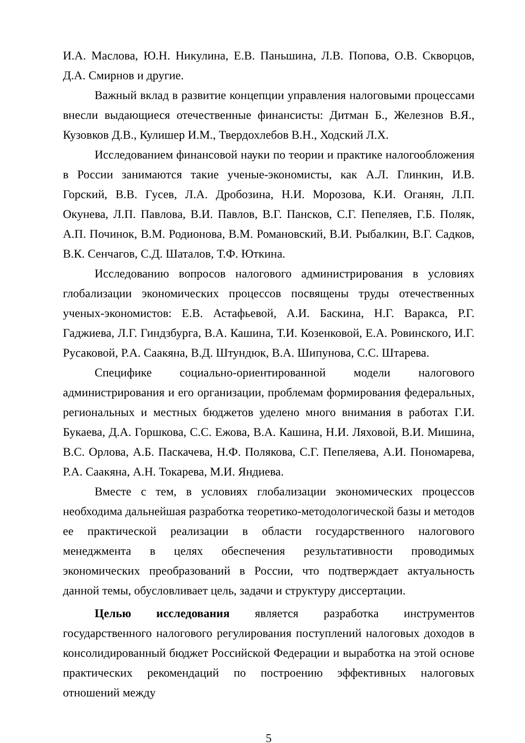И.А. Маслова, Ю.Н. Никулина, Е.В. Паньшина, Л.В. Попова, О.В. Скворцов, Д.А. Смирнов и другие.
Важный вклад в развитие концепции управления налоговыми процессами внесли выдающиеся отечественные финансисты: Дитман Б., Железнов В.Я., Кузовков Д.В., Кулишер И.М., Твердохлебов В.Н., Ходский Л.Х.
Исследованием финансовой науки по теории и практике налогообложения в России занимаются такие ученые-экономисты, как А.Л. Глинкин, И.В. Горский, В.В. Гусев, Л.А. Дробозина, Н.И. Морозова, К.И. Оганян, Л.П. Окунева, Л.П. Павлова, В.И. Павлов, В.Г. Пансков, С.Г. Пепеляев, Г.Б. Поляк, А.П. Починок, В.М. Родионова, В.М. Романовский, В.И. Рыбалкин, В.Г. Садков, В.К. Сенчагов, С.Д. Шаталов, Т.Ф. Юткина.
Исследованию вопросов налогового администрирования в условиях глобализации экономических процессов посвящены труды отечественных ученых-экономистов: Е.В. Астафьевой, А.И. Баскина, Н.Г. Варакса, Р.Г. Гаджиева, Л.Г. Гиндзбурга, В.А. Кашина, Т.И. Козенковой, Е.А. Ровинского, И.Г. Русаковой, Р.А. Саакяна, В.Д. Штундюк, В.А. Шипунова, С.С. Штарева.
Специфике социально-ориентированной модели налогового администрирования и его организации, проблемам формирования федеральных, региональных и местных бюджетов уделено много внимания в работах Г.И. Букаева, Д.А. Горшкова, С.С. Ежова, В.А. Кашина, Н.И. Ляховой, В.И. Мишина, В.С. Орлова, А.Б. Паскачева, Н.Ф. Полякова, С.Г. Пепеляева, А.И. Пономарева, Р.А. Саакяна, А.Н. Токарева, М.И. Яндиева.
Вместе с тем, в условиях глобализации экономических процессов необходима дальнейшая разработка теоретико-методологической базы и методов ее практической реализации в области государственного налогового менеджмента в целях обеспечения результативности проводимых экономических преобразований в России, что подтверждает актуальность данной темы, обусловливает цель, задачи и структуру диссертации.
Целью исследования является разработка инструментов государственного налогового регулирования поступлений налоговых доходов в консолидированный бюджет Российской Федерации и выработка на этой основе практических рекомендаций по построению эффективных налоговых отношений между
5